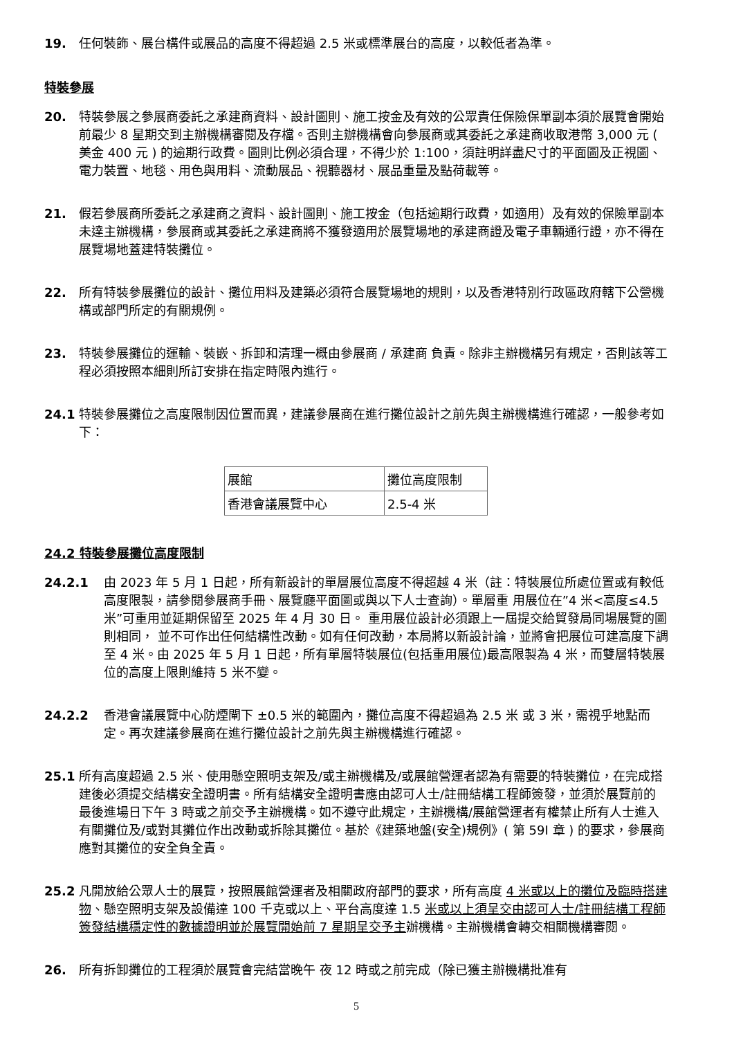19. 任何裝飾、展台構件或展品的高度不得超過 2.5 米或標準展台的高度，以較低者為準。
特裝參展
20. 特裝參展之參展商委託之承建商資料、設計圖則、施工按金及有效的公眾責任保險保單副本須於展覽會開始前最少 8 星期交到主辦機構審閱及存檔。否則主辦機構會向參展商或其委託之承建商收取港幣 3,000 元 ( 美金 400 元 ) 的逾期行政費。圖則比例必須合理，不得少於 1:100，須註明詳盡尺寸的平面圖及正視圖、電力裝置、地毯、用色與用料、流動展品、視聽器材、展品重量及點荷載等。
21. 假若參展商所委託之承建商之資料、設計圖則、施工按金（包括逾期行政費，如適用）及有效的保險單副本未達主辦機構，參展商或其委託之承建商將不獲發適用於展覽場地的承建商證及電子車輛通行證，亦不得在展覽場地蓋建特裝攤位。
22. 所有特裝參展攤位的設計、攤位用料及建築必須符合展覽場地的規則，以及香港特別行政區政府轄下公營機構或部門所定的有關規例。
23. 特裝參展攤位的運輸、裝嵌、拆卸和清理一概由參展商 / 承建商 負責。除非主辦機構另有規定，否則該等工程必須按照本細則所訂安排在指定時限內進行。
24.1 特裝參展攤位之高度限制因位置而異，建議參展商在進行攤位設計之前先與主辦機構進行確認，一般參考如下：
| 展館 | 攤位高度限制 |
| 香港會議展覽中心 | 2.5-4 米 |
24.2 特裝參展攤位高度限制
24.2.1 由 2023 年 5 月 1 日起，所有新設計的單層展位高度不得超越 4 米（註：特裝展位所處位置或有較低高度限製，請參閱參展商手冊、展覽廳平面圖或與以下人士查詢）。單層重 用展位在”4 米<高度≤4.5 米”可重用並延期保留至 2025 年 4 月 30 日。 重用展位設計必須跟上一屆提交給貿發局同場展覽的圖則相同， 並不可作出任何結構性改動。如有任何改動，本局將以新設計論，並將會把展位可建高度下調至 4 米。由 2025 年 5 月 1 日起，所有單層特裝展位(包括重用展位)最高限製為 4 米，而雙層特裝展位的高度上限則維持 5 米不變。
24.2.2 香港會議展覽中心防煙閘下 ±0.5 米的範圍內，攤位高度不得超過為 2.5 米 或 3 米，需視乎地點而定。再次建議參展商在進行攤位設計之前先與主辦機構進行確認。
25.1 所有高度超過 2.5 米、使用懸空照明支架及/或主辦機構及/或展館營運者認為有需要的特裝攤位，在完成搭建後必須提交結構安全證明書。所有結構安全證明書應由認可人士/註冊結構工程師簽發，並須於展覽前的最後進場日下午 3 時或之前交予主辦機構。如不遵守此規定，主辦機構/展館營運者有權禁止所有人士進入有關攤位及/或對其攤位作出改動或拆除其攤位。基於《建築地盤(安全)規例》( 第 59I 章 ) 的要求，參展商應對其攤位的安全負全責。
25.2 凡開放給公眾人士的展覽，按照展館營運者及相關政府部門的要求，所有高度 4 米或以上的攤位及臨時搭建物、懸空照明支架及設備達 100 千克或以上、平台高度達 1.5 米或以上須呈交由認可人士/註冊結構工程師簽發結構穩定性的數據證明並於展覽開始前 7 星期呈交予主辦機構。主辦機構會轉交相關機構審閱。
26. 所有拆卸攤位的工程須於展覽會完結當晚午 夜 12 時或之前完成（除已獲主辦機構批准有
5